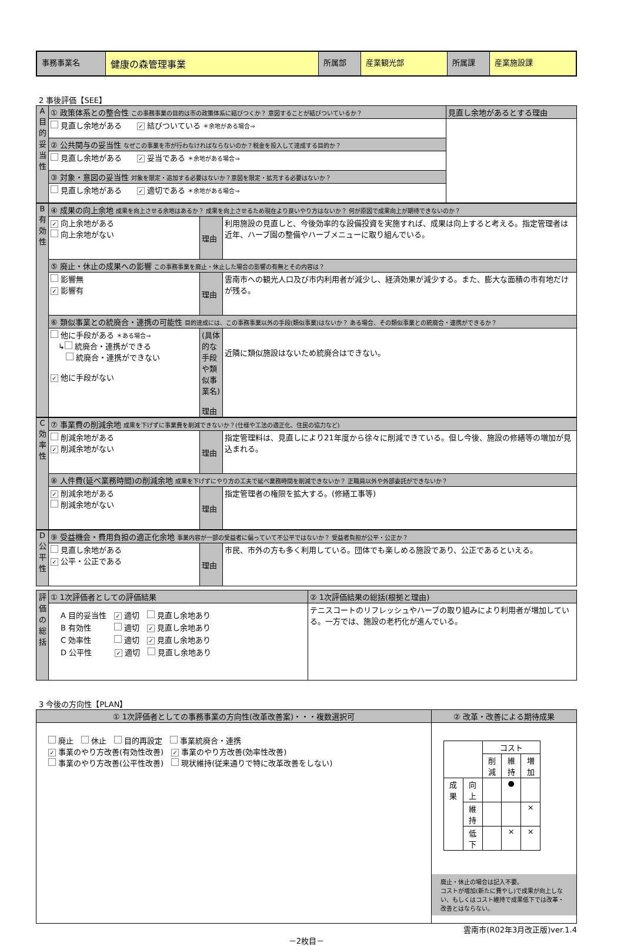| 事務事業名 | 健康の森管理事業 | 所属部 | 産業観光部 | 所属課 | 産業施設課 |
2 事後評価【SEE】
| A 目的妥当性 | ① 政策体系との整合性 この事務事業の目的は市の政策体系に結びつくか？ 意図することが結びついているか？ | 見直し余地があるとする理由 |
| | 見直し余地がある ✓ 結びついている ＊余地がある場合⇒ | |
| | ② 公共関与の妥当性 なぜこの事業を市が行わなければならないのか？税金を投入して達成する目的か？ | |
| | 見直し余地がある ✓ 妥当である ＊余地がある場合⇒ | |
| | ③ 対象・意図の妥当性 対象を限定・追加する必要はないか？意図を限定・拡充する必要はないか？ | |
| | 見直し余地がある ✓ 適切である ＊余地がある場合⇒ | |
| B 有効性 | ④ 成果の向上余地 成果を向上させる余地はあるか？ 成果を向上させるため現在より良いやり方はないか？ 何が原因で成果向上が期待できないのか？ | | |
| | ✓ 向上余地がある 向上余地がない | 理由 | 利用施設の見直しと、今後効率的な設備投資を実施すれば、成果は向上すると考える。指定管理者は近年、ハーブ園の整備やハーブメニューに取り組んでいる。 |
| | ⑤ 廃止・休止の成果への影響 この事務事業を廃止・休止した場合の影響の有無とその内容は？ | | |
| | 影響無 ✓ 影響有 | 理由 | 雲南市への観光人口及び市内利用者が減少し、経済効果が減少する。また、膨大な面積の市有地だけが残る。 |
| | ⑥ 類似事業との統廃合・連携の可能性 目的達成には、この事務事業以外の手段(類似事業)はないか？ ある場合、その類似事業との統廃合・連携ができるか？ | | |
| | 他に手段がある ＊ある場合⇒ ↳ 統廃合・連携ができる 統廃合・連携ができない ✓ 他に手段がない | (具体的な手段や類似事業名) 理由 | 近隣に類似施設はないため統廃合はできない。 |
| C 効率性 | ⑦ 事業費の削減余地 成果を下げずに事業費を削減できないか？(仕様や工法の適正化、住民の協力など) | | |
| | 削減余地がある ✓ 削減余地がない | 理由 | 指定管理料は、見直しにより21年度から徐々に削減できている。但し今後、施設の修繕等の増加が見込まれる。 |
| | ⑧ 人件費(延べ業務時間)の削減余地 成果を下げずにやり方の工夫で延べ業務時間を削減できないか？ 正職員以外や外部委託ができないか？ | | |
| | ✓ 削減余地がある 削減余地がない | 理由 | 指定管理者の権限を拡大する。(修繕工事等) |
| D 公平性 | ⑨ 受益機会・費用負担の適正化余地 事業内容が一部の受益者に偏っていて不公平ではないか？ 受益者負担が公平・公正か？ | | |
| | 見直し余地がある ✓ 公平・公正である | 理由 | 市民、市外の方も多く利用している。団体でも楽しめる施設であり、公正であるといえる。 |
| 評価の総括 | ① 1次評価者としての評価結果 | ② 1次評価結果の総括(根拠と理由) |
| | A 目的妥当性 ✓ 適切 見直し余地あり B 有効性 適切 ✓ 見直し余地あり C 効率性 適切 ✓ 見直し余地あり D 公平性 ✓ 適切 見直し余地あり | テニスコートのリフレッシュやハーブの取り組みにより利用者が増加している。一方では、施設の老朽化が進んでいる。 |
3 今後の方向性【PLAN】
| ① 1次評価者としての事務事業の方向性(改革改善案)・・・複数選択可 | ② 改革・改善による期待成果 |
| 廃止 休止 目的再設定 事業統廃合・連携 ✓ 事業のやり方改善(有効性改善) ✓ 事業のやり方改善(効率性改善) 事業のやり方改善(公平性改善) 現状維持(従来通りで特に改革改善をしない) | / / / コスト / / / / / / 削減 / 維持 / 増加 / / 成果 / 向上 / / ● / / / / 維持 / / / × / / / 低下 / / × / × / 廃止・休止の場合は記入不要。 コストが増加(新たに費やし)で成果が向上しない、もしくはコスト維持で成果低下では改革・改善とはならない。 |
雲南市(R02年3月改正版)ver.1.4
－2枚目－